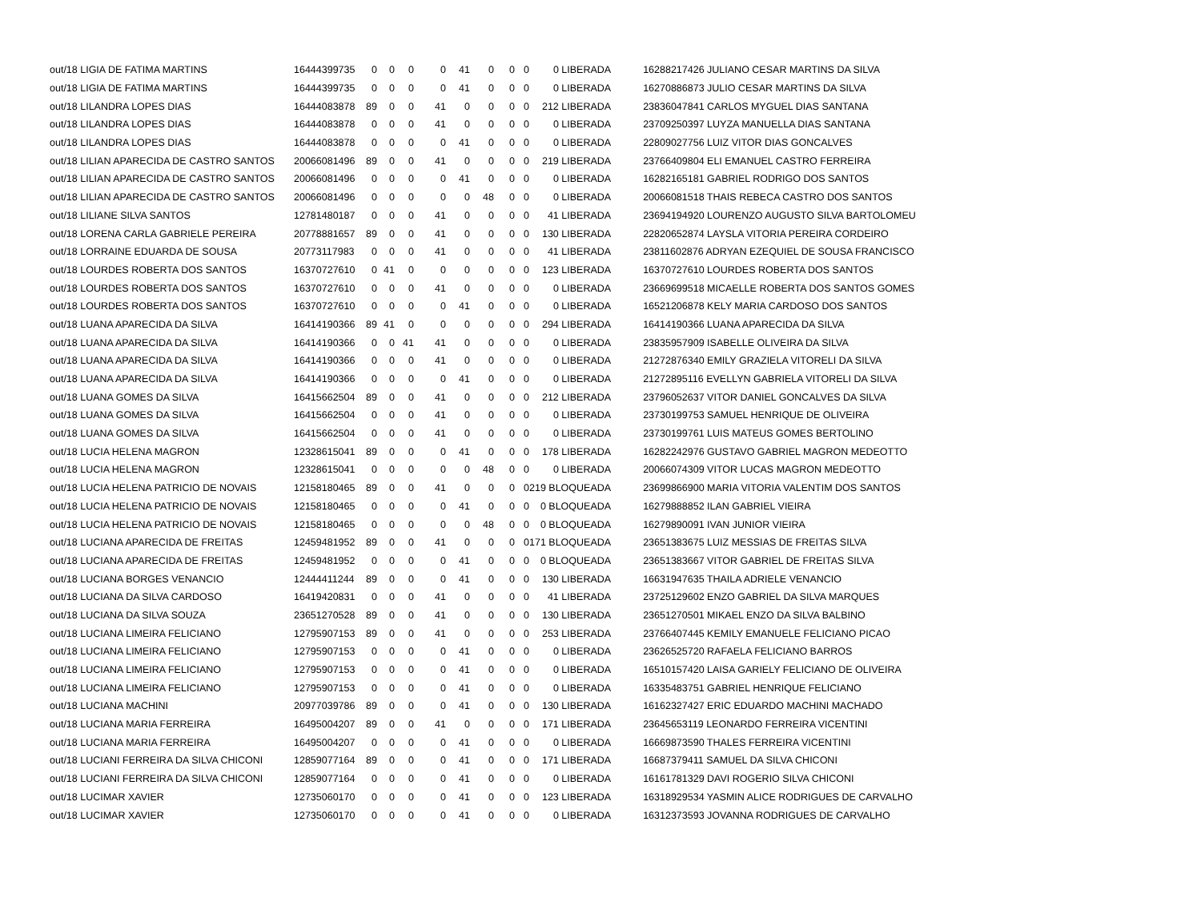| out/18 LIGIA DE FATIMA MARTINS | 16444399735 | 0 | 0 | 0 | 0 | 41 | 0 | 0 | 0 | 0 LIBERADA | | 16288217426 JULIANO CESAR MARTINS DA SILVA |
| out/18 LIGIA DE FATIMA MARTINS | 16444399735 | 0 | 0 | 0 | 0 | 41 | 0 | 0 | 0 | 0 LIBERADA | | 16270886873 JULIO CESAR MARTINS DA SILVA |
| out/18 LILANDRA LOPES DIAS | 16444083878 | 89 | 0 | 0 | 41 | 0 | 0 | 0 | 0 | 212 LIBERADA | | 23836047841 CARLOS MYGUEL DIAS SANTANA |
| out/18 LILANDRA LOPES DIAS | 16444083878 | 0 | 0 | 0 | 41 | 0 | 0 | 0 | 0 | 0 LIBERADA | | 23709250397 LUYZA MANUELLA DIAS SANTANA |
| out/18 LILANDRA LOPES DIAS | 16444083878 | 0 | 0 | 0 | 0 | 41 | 0 | 0 | 0 | 0 LIBERADA | | 22809027756 LUIZ VITOR DIAS GONCALVES |
| out/18 LILIAN APARECIDA DE CASTRO SANTOS | 20066081496 | 89 | 0 | 0 | 41 | 0 | 0 | 0 | 0 | 219 LIBERADA | | 23766409804 ELI EMANUEL CASTRO FERREIRA |
| out/18 LILIAN APARECIDA DE CASTRO SANTOS | 20066081496 | 0 | 0 | 0 | 0 | 41 | 0 | 0 | 0 | 0 LIBERADA | | 16282165181 GABRIEL RODRIGO DOS SANTOS |
| out/18 LILIAN APARECIDA DE CASTRO SANTOS | 20066081496 | 0 | 0 | 0 | 0 | 0 | 48 | 0 | 0 | 0 LIBERADA | | 20066081518 THAIS REBECA CASTRO DOS SANTOS |
| out/18 LILIANE SILVA SANTOS | 12781480187 | 0 | 0 | 0 | 41 | 0 | 0 | 0 | 0 | 41 LIBERADA | | 23694194920 LOURENZO AUGUSTO SILVA BARTOLOMEU |
| out/18 LORENA CARLA GABRIELE PEREIRA | 20778881657 | 89 | 0 | 0 | 41 | 0 | 0 | 0 | 0 | 130 LIBERADA | | 22820652874 LAYSLA VITORIA PEREIRA CORDEIRO |
| out/18 LORRAINE EDUARDA DE SOUSA | 20773117983 | 0 | 0 | 0 | 41 | 0 | 0 | 0 | 0 | 41 LIBERADA | | 23811602876 ADRYAN EZEQUIEL DE SOUSA FRANCISCO |
| out/18 LOURDES ROBERTA DOS SANTOS | 16370727610 | 0 | 41 | 0 | 0 | 0 | 0 | 0 | 0 | 123 LIBERADA | | 16370727610 LOURDES ROBERTA DOS SANTOS |
| out/18 LOURDES ROBERTA DOS SANTOS | 16370727610 | 0 | 0 | 0 | 41 | 0 | 0 | 0 | 0 | 0 LIBERADA | | 23669699518 MICAELLE ROBERTA DOS SANTOS GOMES |
| out/18 LOURDES ROBERTA DOS SANTOS | 16370727610 | 0 | 0 | 0 | 0 | 41 | 0 | 0 | 0 | 0 LIBERADA | | 16521206878 KELY MARIA CARDOSO DOS SANTOS |
| out/18 LUANA APARECIDA DA SILVA | 16414190366 | 89 | 41 | 0 | 0 | 0 | 0 | 0 | 0 | 294 LIBERADA | | 16414190366 LUANA APARECIDA DA SILVA |
| out/18 LUANA APARECIDA DA SILVA | 16414190366 | 0 | 0 | 41 | 41 | 0 | 0 | 0 | 0 | 0 LIBERADA | | 23835957909 ISABELLE OLIVEIRA DA SILVA |
| out/18 LUANA APARECIDA DA SILVA | 16414190366 | 0 | 0 | 0 | 41 | 0 | 0 | 0 | 0 | 0 LIBERADA | | 21272876340 EMILY GRAZIELA VITORELI DA SILVA |
| out/18 LUANA APARECIDA DA SILVA | 16414190366 | 0 | 0 | 0 | 0 | 41 | 0 | 0 | 0 | 0 LIBERADA | | 21272895116 EVELLYN GABRIELA VITORELI DA SILVA |
| out/18 LUANA GOMES DA SILVA | 16415662504 | 89 | 0 | 0 | 41 | 0 | 0 | 0 | 0 | 212 LIBERADA | | 23796052637 VITOR DANIEL GONCALVES DA SILVA |
| out/18 LUANA GOMES DA SILVA | 16415662504 | 0 | 0 | 0 | 41 | 0 | 0 | 0 | 0 | 0 LIBERADA | | 23730199753 SAMUEL HENRIQUE DE OLIVEIRA |
| out/18 LUANA GOMES DA SILVA | 16415662504 | 0 | 0 | 0 | 41 | 0 | 0 | 0 | 0 | 0 LIBERADA | | 23730199761 LUIS MATEUS GOMES BERTOLINO |
| out/18 LUCIA HELENA MAGRON | 12328615041 | 89 | 0 | 0 | 0 | 41 | 0 | 0 | 0 | 178 LIBERADA | | 16282242976 GUSTAVO GABRIEL MAGRON MEDEOTTO |
| out/18 LUCIA HELENA MAGRON | 12328615041 | 0 | 0 | 0 | 0 | 0 | 48 | 0 | 0 | 0 LIBERADA | | 20066074309 VITOR LUCAS MAGRON MEDEOTTO |
| out/18 LUCIA HELENA PATRICIO DE NOVAIS | 12158180465 | 89 | 0 | 0 | 41 | 0 | 0 | 0 | 0 | 219 BLOQUEADA | | 23699866900 MARIA VITORIA VALENTIM DOS SANTOS |
| out/18 LUCIA HELENA PATRICIO DE NOVAIS | 12158180465 | 0 | 0 | 0 | 0 | 41 | 0 | 0 | 0 | 0 BLOQUEADA | | 16279888852 ILAN GABRIEL VIEIRA |
| out/18 LUCIA HELENA PATRICIO DE NOVAIS | 12158180465 | 0 | 0 | 0 | 0 | 0 | 48 | 0 | 0 | 0 BLOQUEADA | | 16279890091 IVAN JUNIOR VIEIRA |
| out/18 LUCIANA APARECIDA DE FREITAS | 12459481952 | 89 | 0 | 0 | 41 | 0 | 0 | 0 | 0 | 171 BLOQUEADA | | 23651383675 LUIZ MESSIAS DE FREITAS SILVA |
| out/18 LUCIANA APARECIDA DE FREITAS | 12459481952 | 0 | 0 | 0 | 0 | 41 | 0 | 0 | 0 | 0 BLOQUEADA | | 23651383667 VITOR GABRIEL DE FREITAS SILVA |
| out/18 LUCIANA BORGES VENANCIO | 12444411244 | 89 | 0 | 0 | 0 | 41 | 0 | 0 | 0 | 130 LIBERADA | | 16631947635 THAILA ADRIELE VENANCIO |
| out/18 LUCIANA DA SILVA CARDOSO | 16419420831 | 0 | 0 | 0 | 41 | 0 | 0 | 0 | 0 | 41 LIBERADA | | 23725129602 ENZO GABRIEL DA SILVA MARQUES |
| out/18 LUCIANA DA SILVA SOUZA | 23651270528 | 89 | 0 | 0 | 41 | 0 | 0 | 0 | 0 | 130 LIBERADA | | 23651270501 MIKAEL ENZO DA SILVA BALBINO |
| out/18 LUCIANA LIMEIRA FELICIANO | 12795907153 | 89 | 0 | 0 | 41 | 0 | 0 | 0 | 0 | 253 LIBERADA | | 23766407445 KEMILY EMANUELE FELICIANO PICAO |
| out/18 LUCIANA LIMEIRA FELICIANO | 12795907153 | 0 | 0 | 0 | 0 | 41 | 0 | 0 | 0 | 0 LIBERADA | | 23626525720 RAFAELA FELICIANO BARROS |
| out/18 LUCIANA LIMEIRA FELICIANO | 12795907153 | 0 | 0 | 0 | 0 | 41 | 0 | 0 | 0 | 0 LIBERADA | | 16510157420 LAISA GARIELY FELICIANO DE OLIVEIRA |
| out/18 LUCIANA LIMEIRA FELICIANO | 12795907153 | 0 | 0 | 0 | 0 | 41 | 0 | 0 | 0 | 0 LIBERADA | | 16335483751 GABRIEL HENRIQUE FELICIANO |
| out/18 LUCIANA MACHINI | 20977039786 | 89 | 0 | 0 | 0 | 41 | 0 | 0 | 0 | 130 LIBERADA | | 16162327427 ERIC EDUARDO MACHINI MACHADO |
| out/18 LUCIANA MARIA FERREIRA | 16495004207 | 89 | 0 | 0 | 41 | 0 | 0 | 0 | 0 | 171 LIBERADA | | 23645653119 LEONARDO FERREIRA VICENTINI |
| out/18 LUCIANA MARIA FERREIRA | 16495004207 | 0 | 0 | 0 | 0 | 41 | 0 | 0 | 0 | 0 LIBERADA | | 16669873590 THALES FERREIRA VICENTINI |
| out/18 LUCIANI FERREIRA DA SILVA CHICONI | 12859077164 | 89 | 0 | 0 | 0 | 41 | 0 | 0 | 0 | 171 LIBERADA | | 16687379411 SAMUEL DA SILVA CHICONI |
| out/18 LUCIANI FERREIRA DA SILVA CHICONI | 12859077164 | 0 | 0 | 0 | 0 | 41 | 0 | 0 | 0 | 0 LIBERADA | | 16161781329 DAVI ROGERIO SILVA CHICONI |
| out/18 LUCIMAR XAVIER | 12735060170 | 0 | 0 | 0 | 0 | 41 | 0 | 0 | 0 | 123 LIBERADA | | 16318929534 YASMIN ALICE RODRIGUES DE CARVALHO |
| out/18 LUCIMAR XAVIER | 12735060170 | 0 | 0 | 0 | 0 | 41 | 0 | 0 | 0 | 0 LIBERADA | | 16312373593 JOVANNA RODRIGUES DE CARVALHO |